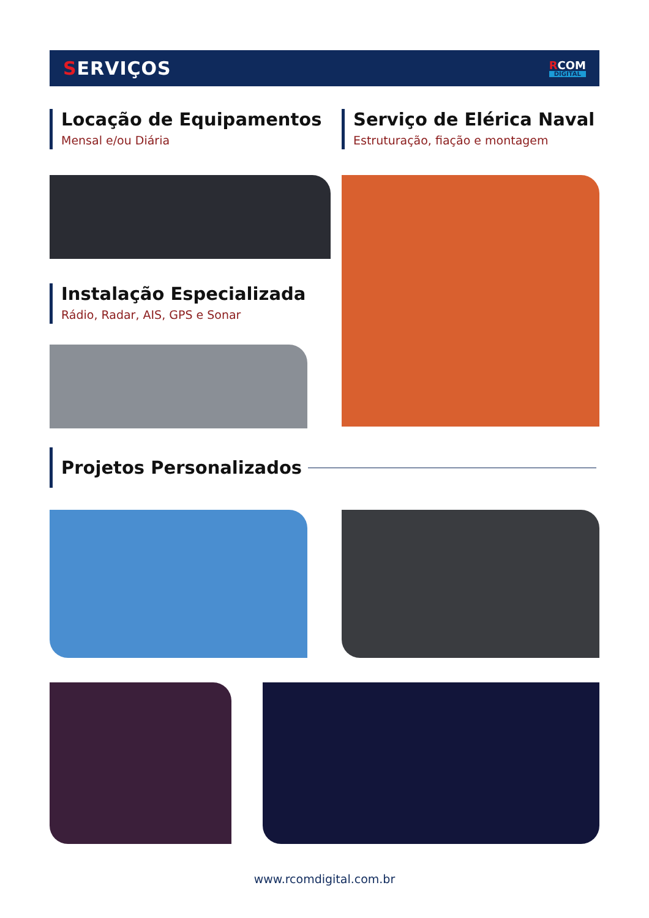SERVIÇOS
RCOM
DIGITAL
Locação de Equipamentos
Mensal e/ou Diária
Serviço de Elérica Naval
Estruturação, fiação e montagem
Instalação Especializada
Rádio, Radar, AIS, GPS e Sonar
Projetos Personalizados
www.rcomdigital.com.br